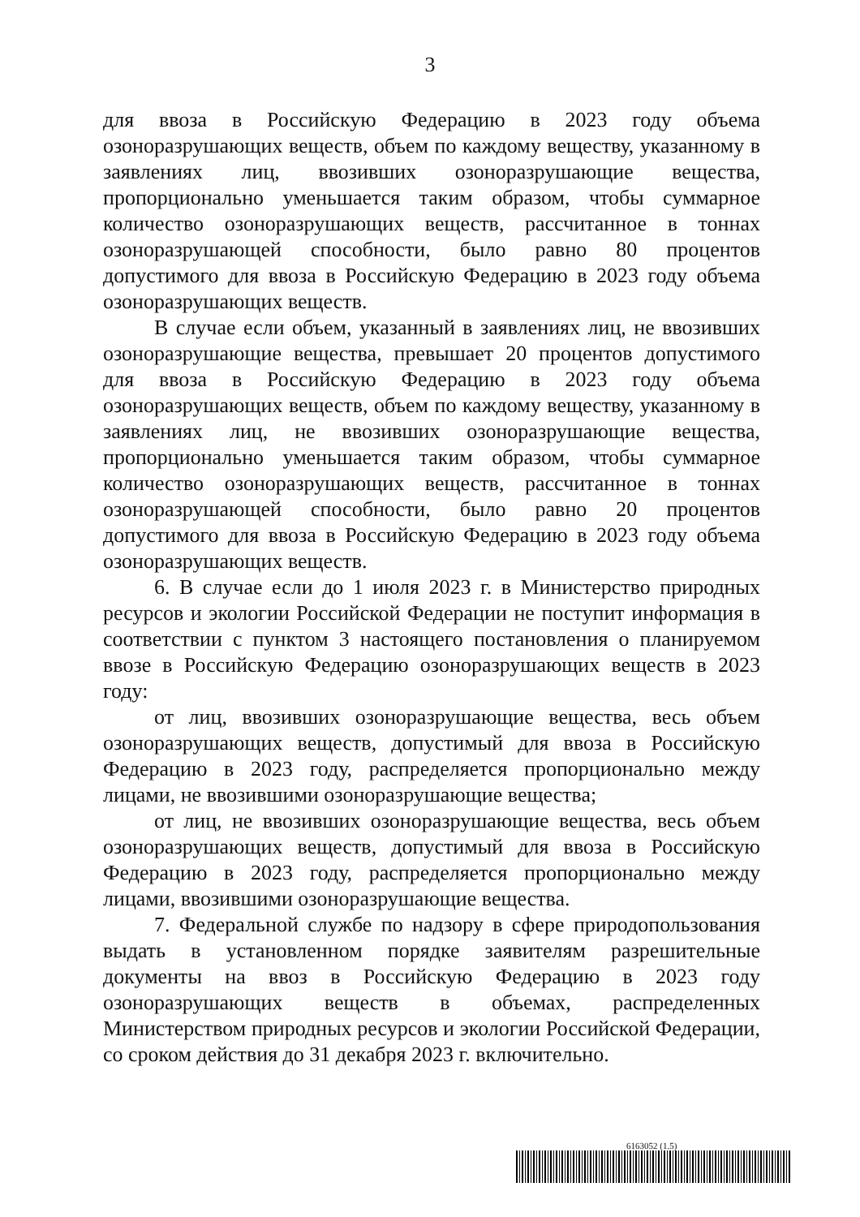3
для ввоза в Российскую Федерацию в 2023 году объема озоноразрушающих веществ, объем по каждому веществу, указанному в заявлениях лиц, ввозивших озоноразрушающие вещества, пропорционально уменьшается таким образом, чтобы суммарное количество озоноразрушающих веществ, рассчитанное в тоннах озоноразрушающей способности, было равно 80 процентов допустимого для ввоза в Российскую Федерацию в 2023 году объема озоноразрушающих веществ.
В случае если объем, указанный в заявлениях лиц, не ввозивших озоноразрушающие вещества, превышает 20 процентов допустимого для ввоза в Российскую Федерацию в 2023 году объема озоноразрушающих веществ, объем по каждому веществу, указанному в заявлениях лиц, не ввозивших озоноразрушающие вещества, пропорционально уменьшается таким образом, чтобы суммарное количество озоноразрушающих веществ, рассчитанное в тоннах озоноразрушающей способности, было равно 20 процентов допустимого для ввоза в Российскую Федерацию в 2023 году объема озоноразрушающих веществ.
6. В случае если до 1 июля 2023 г. в Министерство природных ресурсов и экологии Российской Федерации не поступит информация в соответствии с пунктом 3 настоящего постановления о планируемом ввозе в Российскую Федерацию озоноразрушающих веществ в 2023 году:
от лиц, ввозивших озоноразрушающие вещества, весь объем озоноразрушающих веществ, допустимый для ввоза в Российскую Федерацию в 2023 году, распределяется пропорционально между лицами, не ввозившими озоноразрушающие вещества;
от лиц, не ввозивших озоноразрушающие вещества, весь объем озоноразрушающих веществ, допустимый для ввоза в Российскую Федерацию в 2023 году, распределяется пропорционально между лицами, ввозившими озоноразрушающие вещества.
7. Федеральной службе по надзору в сфере природопользования выдать в установленном порядке заявителям разрешительные документы на ввоз в Российскую Федерацию в 2023 году озоноразрушающих веществ в объемах, распределенных Министерством природных ресурсов и экологии Российской Федерации, со сроком действия до 31 декабря 2023 г. включительно.
6163052 (1.5)